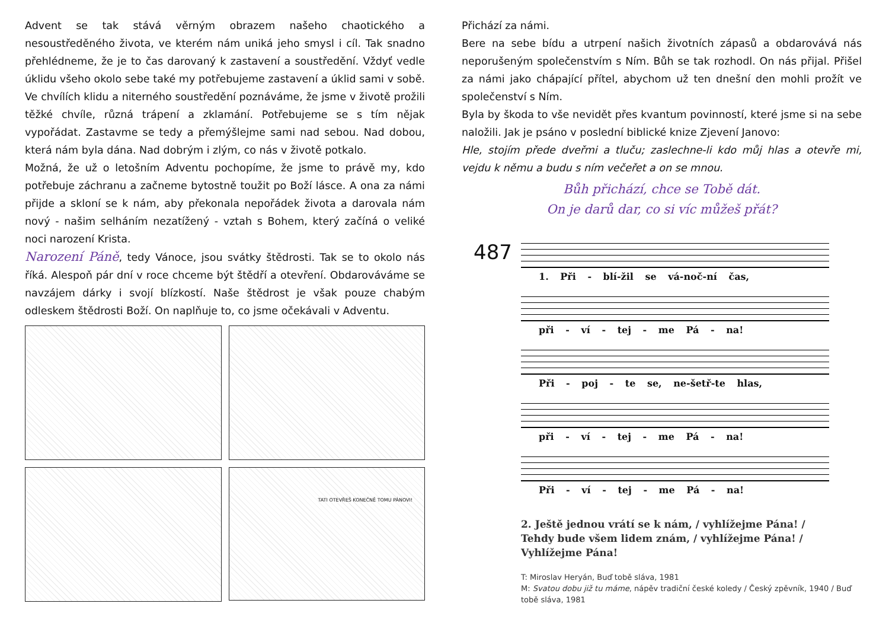Advent se tak stává věrným obrazem našeho chaotického a nesoustředěného života, ve kterém nám uniká jeho smysl i cíl. Tak snadno přehlédneme, že je to čas darovaný k zastavení a soustředění. Vždyť vedle úklidu všeho okolo sebe také my potřebujeme zastavení a úklid sami v sobě. Ve chvílích klidu a niterného soustředění poznáváme, že jsme v životě prožili těžké chvíle, různá trápení a zklamání. Potřebujeme se s tím nějak vypořádat. Zastavme se tedy a přemýšlejme sami nad sebou. Nad dobou, která nám byla dána. Nad dobrým i zlým, co nás v životě potkalo.
Možná, že už o letošním Adventu pochopíme, že jsme to právě my, kdo potřebuje záchranu a začneme bytostně toužit po Boží lásce. A ona za námi přijde a skloní se k nám, aby překonala nepořádek života a darovala nám nový - našim selháním nezatížený - vztah s Bohem, který začíná o veliké noci narození Krista.
Narození Páně, tedy Vánoce, jsou svátky štědrosti. Tak se to okolo nás říká. Alespoň pár dní v roce chceme být štědří a otevření. Obdarováváme se navzájem dárky i svojí blízkostí. Naše štědrost je však pouze chabým odleskem štědrosti Boží. On naplňuje to, co jsme očekávali v Adventu.
TATI OTEVŘEŠ KONEČNĚ TOMU PÁNOVI!
Přichází za námi.
Bere na sebe bídu a utrpení našich životních zápasů a obdarovává nás neporušeným společenstvím s Ním. Bůh se tak rozhodl. On nás přijal. Přišel za námi jako chápající přítel, abychom už ten dnešní den mohli prožít ve společenství s Ním.
Byla by škoda to vše nevidět přes kvantum povinností, které jsme si na sebe naložili. Jak je psáno v poslední biblické knize Zjevení Janovo:
Hle, stojím přede dveřmi a tluču; zaslechne-li kdo můj hlas a otevře mi, vejdu k němu a budu s ním večeřet a on se mnou.
Bůh přichází, chce se Tobě dát.
On je darů dar, co si víc můžeš přát?
487
1. Při - blí-žil se vá-noč-ní čas,
při - ví - tej - me Pá - na!
Při - poj - te se, ne-šetř-te hlas,
při - ví - tej - me Pá - na!
Při - ví - tej - me Pá - na!
2. Ještě jednou vrátí se k nám, / vyhlížejme Pána! / Tehdy bude všem lidem znám, / vyhlížejme Pána! / Vyhlížejme Pána!
T: Miroslav Heryán, Buď tobě sláva, 1981
M: Svatou dobu již tu máme, nápěv tradiční české koledy / Český zpěvník, 1940 / Buď tobě sláva, 1981